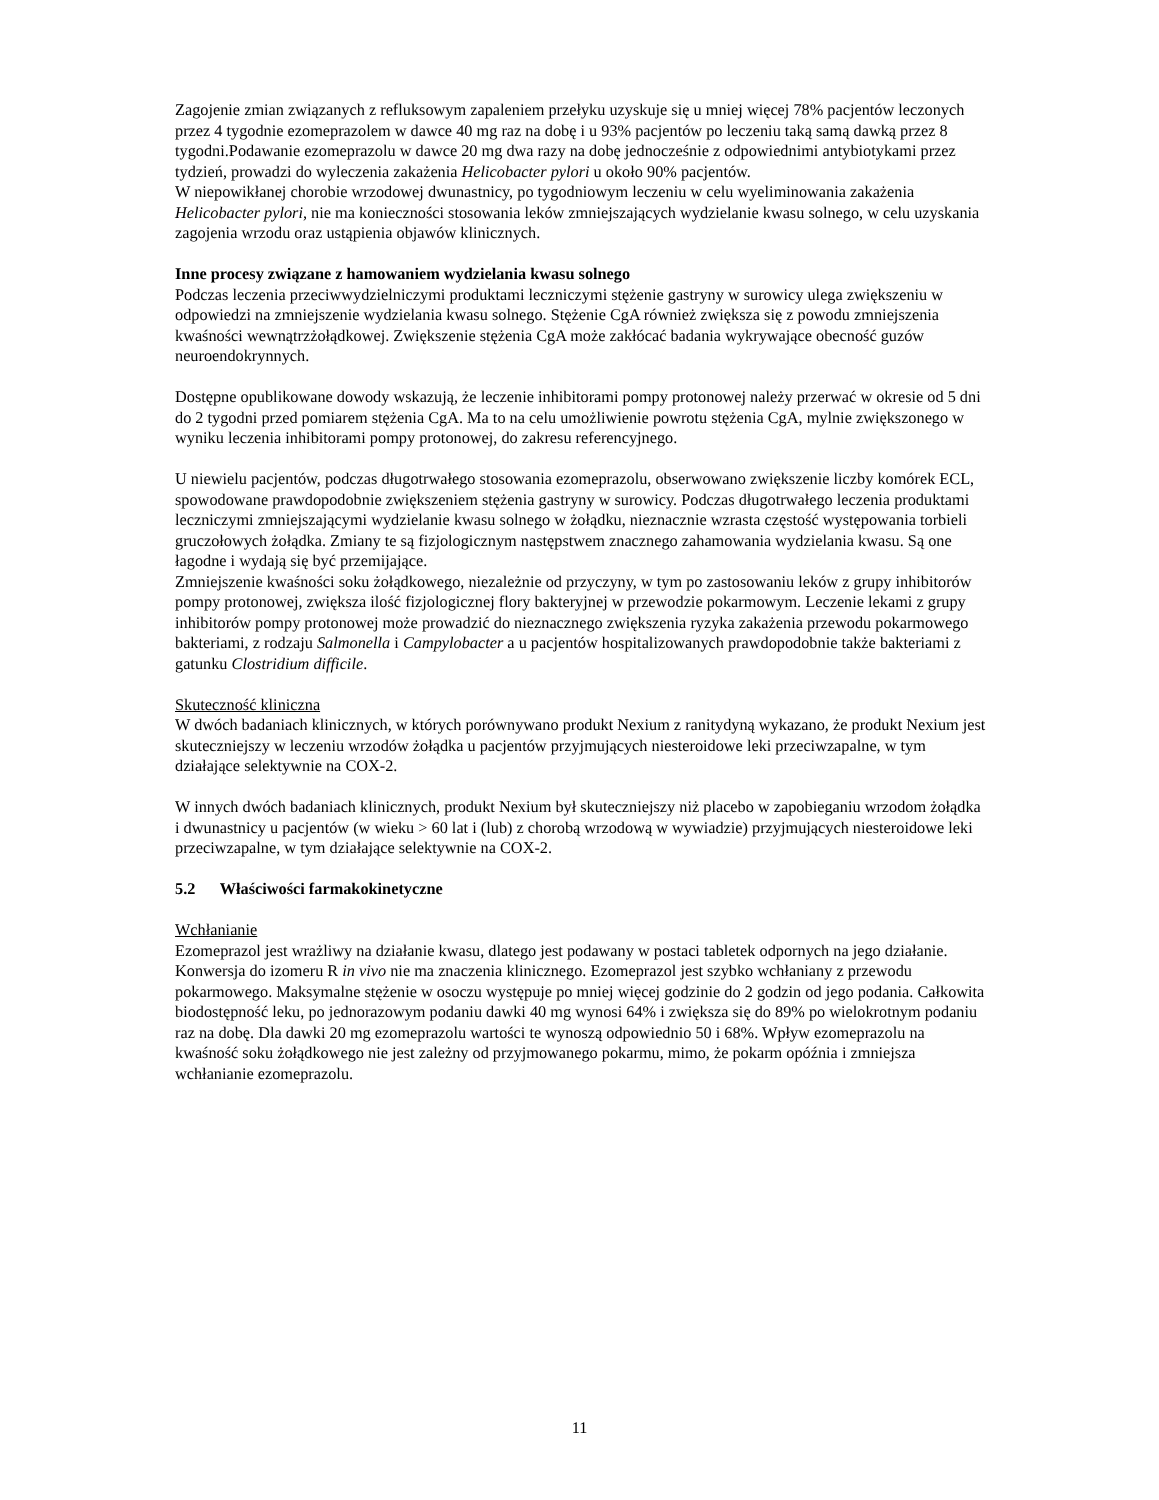Zagojenie zmian związanych z refluksowym zapaleniem przełyku uzyskuje się u mniej więcej 78% pacjentów leczonych przez 4 tygodnie ezomeprazolem w dawce 40 mg raz na dobę i u 93% pacjentów po leczeniu taką samą dawką przez 8 tygodni.Podawanie ezomeprazolu w dawce 20 mg dwa razy na dobę jednocześnie z odpowiednimi antybiotykami przez tydzień, prowadzi do wyleczenia zakażenia Helicobacter pylori u około 90% pacjentów.
W niepowikłanej chorobie wrzodowej dwunastnicy, po tygodniowym leczeniu w celu wyeliminowania zakażenia Helicobacter pylori, nie ma konieczności stosowania leków zmniejszających wydzielanie kwasu solnego, w celu uzyskania zagojenia wrzodu oraz ustąpienia objawów klinicznych.
Inne procesy związane z hamowaniem wydzielania kwasu solnego
Podczas leczenia przeciwwydzielniczymi produktami leczniczymi stężenie gastryny w surowicy ulega zwiększeniu w odpowiedzi na zmniejszenie wydzielania kwasu solnego. Stężenie CgA również zwiększa się z powodu zmniejszenia kwaśności wewnątrzżołądkowej. Zwiększenie stężenia CgA może zakłócać badania wykrywające obecność guzów neuroendokrynnych.
Dostępne opublikowane dowody wskazują, że leczenie inhibitorami pompy protonowej należy przerwać w okresie od 5 dni do 2 tygodni przed pomiarem stężenia CgA. Ma to na celu umożliwienie powrotu stężenia CgA, mylnie zwiększonego w wyniku leczenia inhibitorami pompy protonowej, do zakresu referencyjnego.
U niewielu pacjentów, podczas długotrwałego stosowania ezomeprazolu, obserwowano zwiększenie liczby komórek ECL, spowodowane prawdopodobnie zwiększeniem stężenia gastryny w surowicy. Podczas długotrwałego leczenia produktami leczniczymi zmniejszającymi wydzielanie kwasu solnego w żołądku, nieznacznie wzrasta częstość występowania torbieli gruczołowych żołądka. Zmiany te są fizjologicznym następstwem znacznego zahamowania wydzielania kwasu. Są one łagodne i wydają się być przemijające.
Zmniejszenie kwaśności soku żołądkowego, niezależnie od przyczyny, w tym po zastosowaniu leków z grupy inhibitorów pompy protonowej, zwiększa ilość fizjologicznej flory bakteryjnej w przewodzie pokarmowym. Leczenie lekami z grupy inhibitorów pompy protonowej może prowadzić do nieznacznego zwiększenia ryzyka zakażenia przewodu pokarmowego bakteriami, z rodzaju Salmonella i Campylobacter a u pacjentów hospitalizowanych prawdopodobnie także bakteriami z gatunku Clostridium difficile.
Skuteczność kliniczna
W dwóch badaniach klinicznych, w których porównywano produkt Nexium z ranitydyną wykazano, że produkt Nexium jest skuteczniejszy w leczeniu wrzodów żołądka u pacjentów przyjmujących niesteroidowe leki przeciwzapalne, w tym działające selektywnie na COX-2.
W innych dwóch badaniach klinicznych, produkt Nexium był skuteczniejszy niż placebo w zapobieganiu wrzodom żołądka i dwunastnicy u pacjentów (w wieku > 60 lat i (lub) z chorobą wrzodową w wywiadzie) przyjmujących niesteroidowe leki przeciwzapalne, w tym działające selektywnie na COX-2.
5.2 Właściwości farmakokinetyczne
Wchłanianie
Ezomeprazol jest wrażliwy na działanie kwasu, dlatego jest podawany w postaci tabletek odpornych na jego działanie. Konwersja do izomeru R in vivo nie ma znaczenia klinicznego. Ezomeprazol jest szybko wchłaniany z przewodu pokarmowego. Maksymalne stężenie w osoczu występuje po mniej więcej godzinie do 2 godzin od jego podania. Całkowita biodostępność leku, po jednorazowym podaniu dawki 40 mg wynosi 64% i zwiększa się do 89% po wielokrotnym podaniu raz na dobę. Dla dawki 20 mg ezomeprazolu wartości te wynoszą odpowiednio 50 i 68%. Wpływ ezomeprazolu na kwaśność soku żołądkowego nie jest zależny od przyjmowanego pokarmu, mimo, że pokarm opóźnia i zmniejsza wchłanianie ezomeprazolu.
11